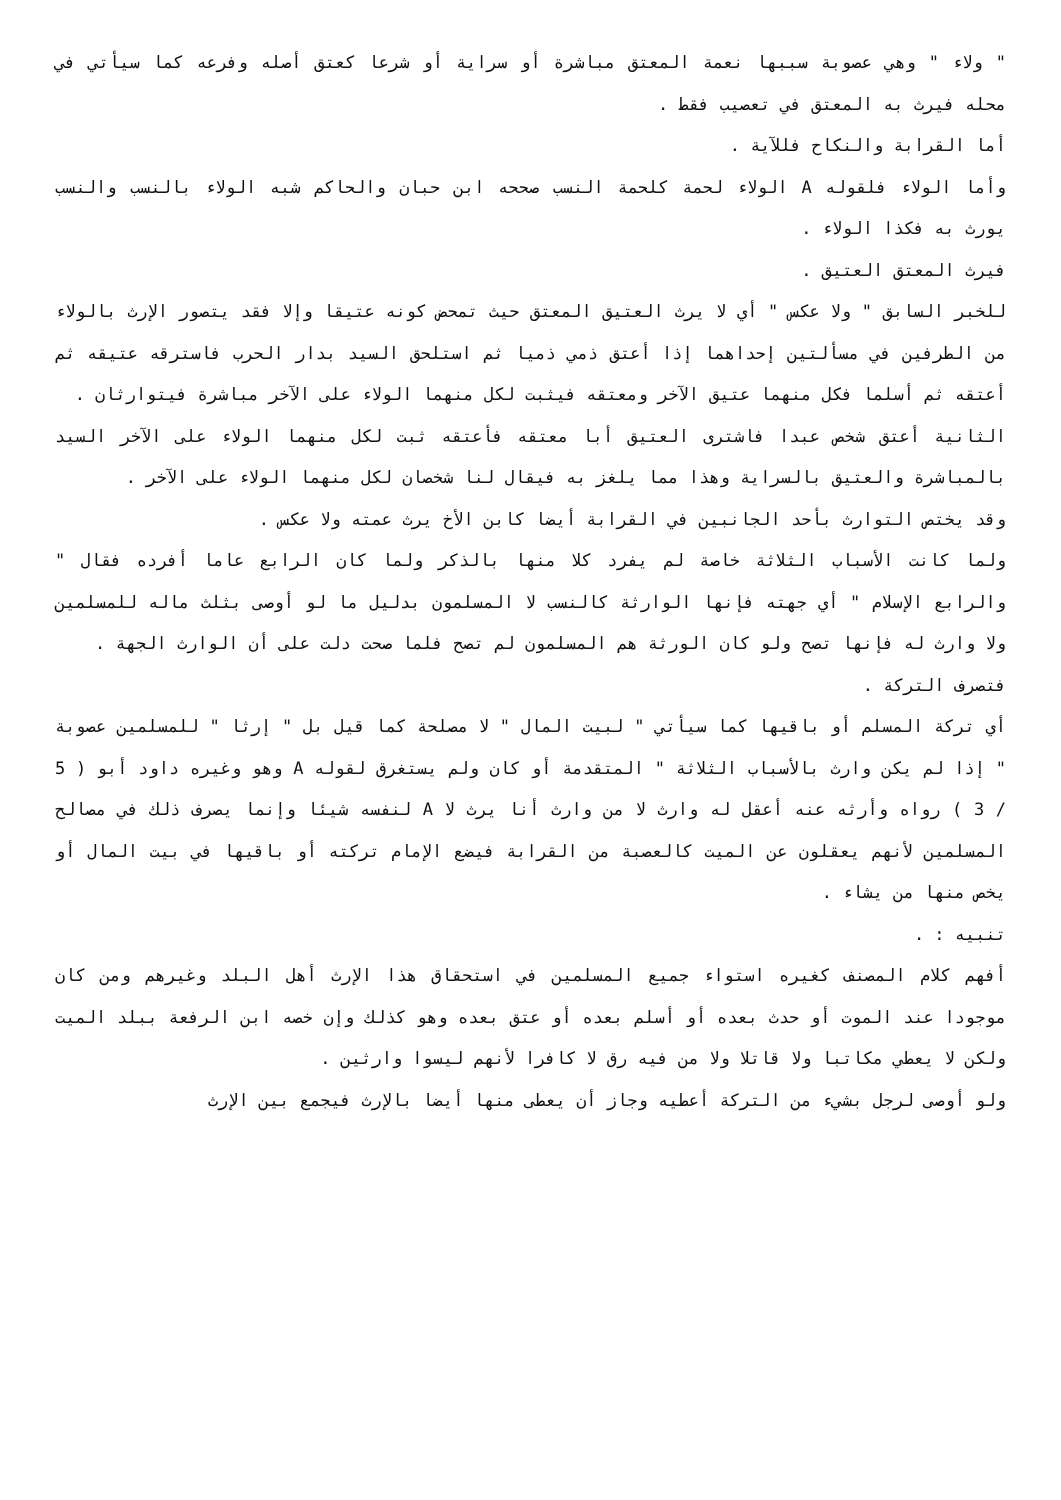" ولاء " وهي عصوبة سببها نعمة المعتق مباشرة أو سراية أو شرعا كعتق أصله وفرعه كما سيأتي في محله فيرث به المعتق في تعصيب فقط .
أما القرابة والنكاح فللآية .
وأما الولاء فلقوله A الولاء لحمة كلحمة النسب صححه ابن حبان والحاكم شبه الولاء بالنسب والنسب يورث به فكذا الولاء .
فيرث المعتق العتيق .
للخبر السابق " ولا عكس " أي لا يرث العتيق المعتق حيث تمحض كونه عتيقا وإلا فقد يتصور الإرث بالولاء من الطرفين في مسألتين إحداهما إذا أعتق ذمي ذميا ثم استلحق السيد بدار الحرب فاسترقه عتيقه ثم أعتقه ثم أسلما فكل منهما عتيق الآخر ومعتقه فيثبت لكل منهما الولاء على الآخر مباشرة فيتوارثان .
الثانية أعتق شخص عبدا فاشترى العتيق أبا معتقه فأعتقه ثبت لكل منهما الولاء على الآخر السيد بالمباشرة والعتيق بالسراية وهذا مما يلغز به فيقال لنا شخصان لكل منهما الولاء على الآخر .
وقد يختص التوارث بأحد الجانبين في القرابة أيضا كابن الأخ يرث عمته ولا عكس .
ولما كانت الأسباب الثلاثة خاصة لم يفرد كلا منها بالذكر ولما كان الرابع عاما أفرده فقال " والرابع الإسلام " أي جهته فإنها الوارثة كالنسب لا المسلمون بدليل ما لو أوصى بثلث ماله للمسلمين ولا وارث له فإنها تصح ولو كان الورثة هم المسلمون لم تصح فلما صحت دلت على أن الوارث الجهة .
فتصرف التركة .
أي تركة المسلم أو باقيها كما سيأتي " لبيت المال " لا مصلحة كما قيل بل " إرثا " للمسلمين عصوبة " إذا لم يكن وارث بالأسباب الثلاثة " المتقدمة أو كان ولم يستغرق لقوله A وهو وغيره داود أبو ( 5 / 3 ) رواه وأرثه عنه أعقل له وارث لا من وارث أنا يرث لا A لنفسه شيئا وإنما يصرف ذلك في مصالح المسلمين لأنهم يعقلون عن الميت كالعصبة من القرابة فيضع الإمام تركته أو باقيها في بيت المال أو يخص منها من يشاء .
تنبيه : .
أفهم كلام المصنف كغيره استواء جميع المسلمين في استحقاق هذا الإرث أهل البلد وغيرهم ومن كان موجودا عند الموت أو حدث بعده أو أسلم بعده أو عتق بعده وهو كذلك وإن خصه ابن الرفعة ببلد الميت ولكن لا يعطي مكاتبا ولا قاتلا ولا من فيه رق لا كافرا لأنهم ليسوا وارثين .
ولو أوصى لرجل بشيء من التركة أعطيه وجاز أن يعطى منها أيضا بالإرث فيجمع بين الإرث